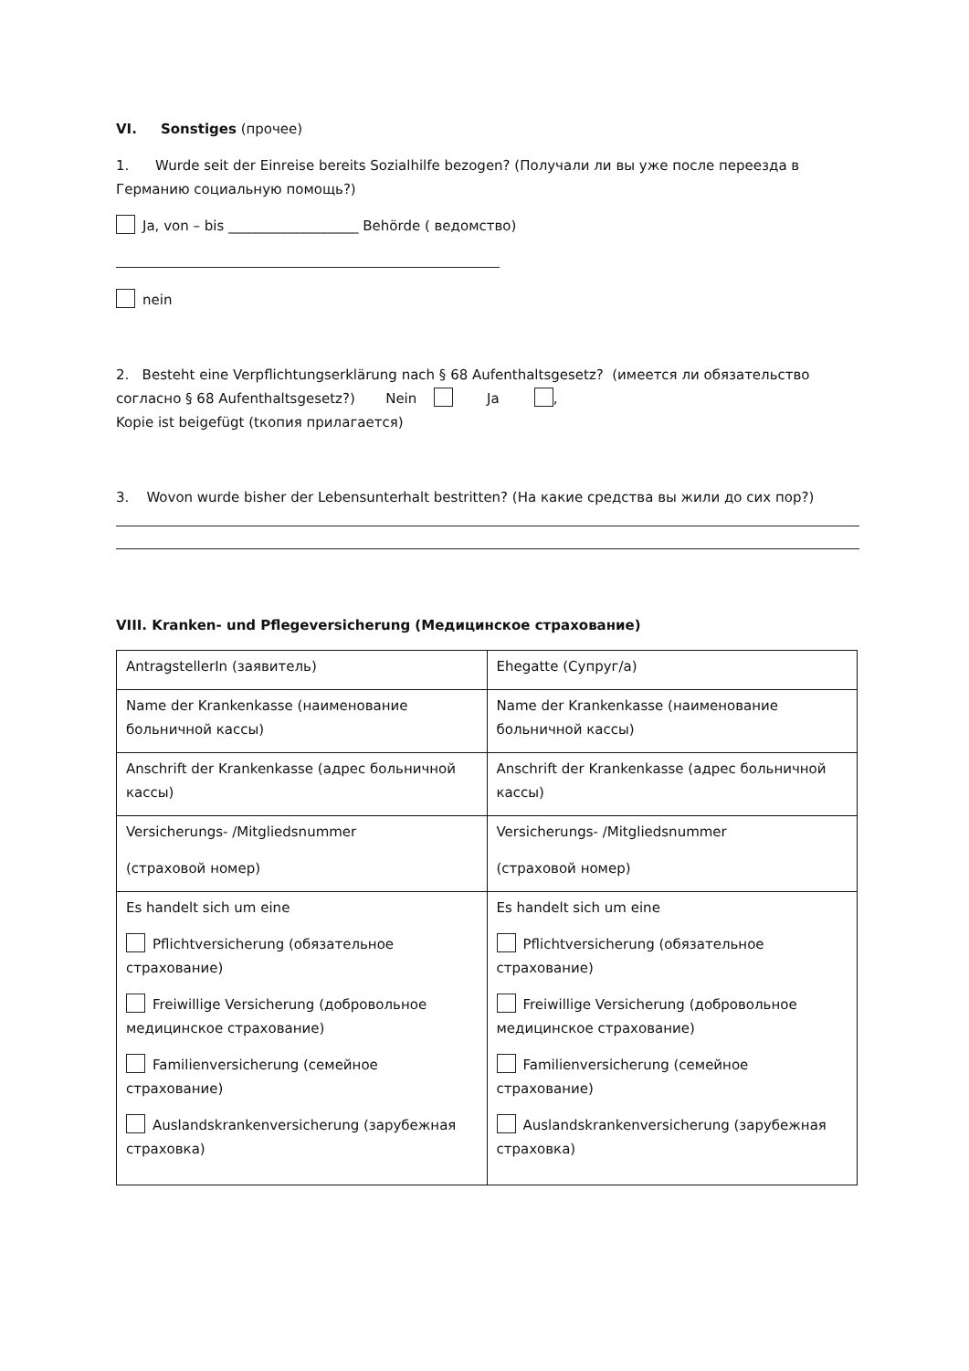VI. Sonstiges (прочее)
1. Wurde seit der Einreise bereits Sozialhilfe bezogen? (Получали ли вы уже после переезда в Германию социальную помощь?)
Ja, von – bis ___________________ Behörde ( ведомство)
nein
2. Besteht eine Verpflichtungserklärung nach § 68 Aufenthaltsgesetz? (имеется ли обязательство согласно § 68 Aufenthaltsgesetz?) Nein Ja ,
Kopie ist beigefügt (tкопия прилагается)
3. Wovon wurde bisher der Lebensunterhalt bestritten? (На какие средства вы жили до сих пор?)
VIII. Kranken- und Pflegeversicherung (Медицинское страхование)
| AntragstellerIn (заявитель) | Ehegatte (Супруг/а) |
| Name der Krankenkasse (наименование больничной кассы) | Name der Krankenkasse (наименование больничной кассы) |
| Anschrift der Krankenkasse (адрес больничной кассы) | Anschrift der Krankenkasse (адрес больничной кассы) |
| Versicherungs- /Mitgliedsnummer (страховой номер) | Versicherungs- /Mitgliedsnummer (страховой номер) |
| Es handelt sich um eine Pflichtversicherung (обязательное страхование) Freiwillige Versicherung (добровольное медицинское страхование) Familienversicherung (семейное страхование) Auslandskrankenversicherung (зарубежная страховка) | Es handelt sich um eine Pflichtversicherung (обязательное страхование) Freiwillige Versicherung (добровольное медицинское страхование) Familienversicherung (семейное страхование) Auslandskrankenversicherung (зарубежная страховка) |